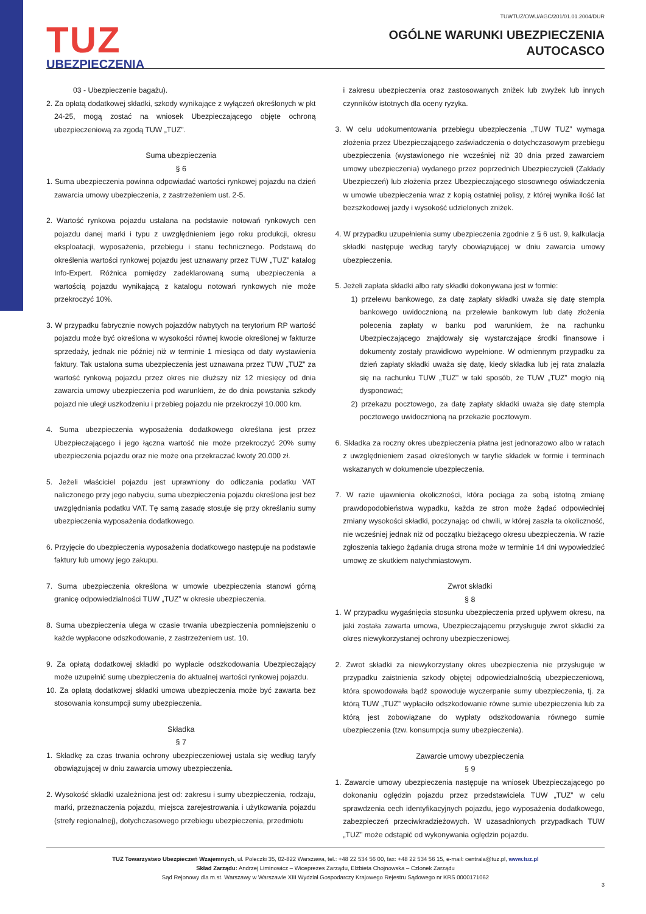TUZ
UBEZPIECZENIA
TUWTUZ/OWU/AGC/201/01.01.2004/DUR
OGÓLNE WARUNKI UBEZPIECZENIA
AUTOCASCO
03 - Ubezpieczenie bagażu).
2. Za opłatą dodatkowej składki, szkody wynikające z wyłączeń określonych w pkt 24-25, mogą zostać na wniosek Ubezpieczającego objęte ochroną ubezpieczeniową za zgodą TUW „TUZ”.
Suma ubezpieczenia
§ 6
1. Suma ubezpieczenia powinna odpowiadać wartości rynkowej pojazdu na dzień zawarcia umowy ubezpieczenia, z zastrzeżeniem ust. 2-5.
2. Wartość rynkowa pojazdu ustalana na podstawie notowań rynkowych cen pojazdu danej marki i typu z uwzględnieniem jego roku produkcji, okresu eksploatacji, wyposażenia, przebiegu i stanu technicznego. Podstawą do określenia wartości rynkowej pojazdu jest uznawany przez TUW „TUZ” katalog Info-Expert. Różnica pomiędzy zadeklarowaną sumą ubezpieczenia a wartością pojazdu wynikającą z katalogu notowań rynkowych nie może przekroczyć 10%.
3. W przypadku fabrycznie nowych pojazdów nabytych na terytorium RP wartość pojazdu może być określona w wysokości równej kwocie określonej w fakturze sprzedaży, jednak nie później niż w terminie 1 miesiąca od daty wystawienia faktury. Tak ustalona suma ubezpieczenia jest uznawana przez TUW „TUZ” za wartość rynkową pojazdu przez okres nie dłuższy niż 12 miesięcy od dnia zawarcia umowy ubezpieczenia pod warunkiem, że do dnia powstania szkody pojazd nie uległ uszkodzeniu i przebieg pojazdu nie przekroczył 10.000 km.
4. Suma ubezpieczenia wyposażenia dodatkowego określana jest przez Ubezpieczającego i jego łączna wartość nie może przekroczyć 20% sumy ubezpieczenia pojazdu oraz nie może ona przekraczać kwoty 20.000 zł.
5. Jeżeli właściciel pojazdu jest uprawniony do odliczania podatku VAT naliczonego przy jego nabyciu, suma ubezpieczenia pojazdu określona jest bez uwzględniania podatku VAT. Tę samą zasadę stosuje się przy określaniu sumy ubezpieczenia wyposażenia dodatkowego.
6. Przyjęcie do ubezpieczenia wyposażenia dodatkowego następuje na podstawie faktury lub umowy jego zakupu.
7. Suma ubezpieczenia określona w umowie ubezpieczenia stanowi górną granicę odpowiedzialności TUW „TUZ” w okresie ubezpieczenia.
8. Suma ubezpieczenia ulega w czasie trwania ubezpieczenia pomniejszeniu o każde wypłacone odszkodowanie, z zastrzeżeniem ust. 10.
9. Za opłatą dodatkowej składki po wypłacie odszkodowania Ubezpieczający może uzupełnić sumę ubezpieczenia do aktualnej wartości rynkowej pojazdu.
10. Za opłatą dodatkowej składki umowa ubezpieczenia może być zawarta bez stosowania konsumpcji sumy ubezpieczenia.
Składka
§ 7
1. Składkę za czas trwania ochrony ubezpieczeniowej ustala się według taryfy obowiązującej w dniu zawarcia umowy ubezpieczenia.
2. Wysokość składki uzależniona jest od: zakresu i sumy ubezpieczenia, rodzaju, marki, przeznaczenia pojazdu, miejsca zarejestrowania i użytkowania pojazdu (strefy regionalnej), dotychczasowego przebiegu ubezpieczenia, przedmiotu
i zakresu ubezpieczenia oraz zastosowanych zniżek lub zwyżek lub innych czynników istotnych dla oceny ryzyka.
3. W celu udokumentowania przebiegu ubezpieczenia „TUW TUZ” wymaga złożenia przez Ubezpieczającego zaświadczenia o dotychczasowym przebiegu ubezpieczenia (wystawionego nie wcześniej niż 30 dnia przed zawarciem umowy ubezpieczenia) wydanego przez poprzednich Ubezpieczycieli (Zakłady Ubezpieczeń) lub złożenia przez Ubezpieczającego stosownego oświadczenia w umowie ubezpieczenia wraz z kopią ostatniej polisy, z której wynika ilość lat bezszkodowej jazdy i wysokość udzielonych zniżek.
4. W przypadku uzupełnienia sumy ubezpieczenia zgodnie z § 6 ust. 9, kalkulacja składki następuje według taryfy obowiązującej w dniu zawarcia umowy ubezpieczenia.
5. Jeżeli zapłata składki albo raty składki dokonywana jest w formie:
1) przelewu bankowego, za datę zapłaty składki uważa się datę stempla bankowego uwidocznioną na przelewie bankowym lub datę złożenia polecenia zapłaty w banku pod warunkiem, że na rachunku Ubezpieczającego znajdowały się wystarczające środki finansowe i dokumenty zostały prawidłowo wypełnione. W odmiennym przypadku za dzień zapłaty składki uważa się datę, kiedy składka lub jej rata znalazła się na rachunku TUW „TUZ” w taki sposób, że TUW „TUZ” mogło nią dysponować;
2) przekazu pocztowego, za datę zapłaty składki uważa się datę stempla pocztowego uwidocznioną na przekazie pocztowym.
6. Składka za roczny okres ubezpieczenia płatna jest jednorazowo albo w ratach z uwzględnieniem zasad określonych w taryfie składek w formie i terminach wskazanych w dokumencie ubezpieczenia.
7. W razie ujawnienia okoliczności, która pociąga za sobą istotną zmianę prawdopodobieństwa wypadku, każda ze stron może żądać odpowiedniej zmiany wysokości składki, poczynając od chwili, w której zaszła ta okoliczność, nie wcześniej jednak niż od początku bieżącego okresu ubezpieczenia. W razie zgłoszenia takiego żądania druga strona może w terminie 14 dni wypowiedzieć umowę ze skutkiem natychmiastowym.
Zwrot składki
§ 8
1. W przypadku wygaśnięcia stosunku ubezpieczenia przed upływem okresu, na jaki została zawarta umowa, Ubezpieczającemu przysługuje zwrot składki za okres niewykorzystanej ochrony ubezpieczeniowej.
2. Zwrot składki za niewykorzystany okres ubezpieczenia nie przysługuje w przypadku zaistnienia szkody objętej odpowiedzialnością ubezpieczeniową, która spowodowała bądź spowoduje wyczerpanie sumy ubezpieczenia, tj. za którą TUW „TUZ” wypłaciło odszkodowanie równe sumie ubezpieczenia lub za którą jest zobowiązane do wypłaty odszkodowania równego sumie ubezpieczenia (tzw. konsumpcja sumy ubezpieczenia).
Zawarcie umowy ubezpieczenia
§ 9
1. Zawarcie umowy ubezpieczenia następuje na wniosek Ubezpieczającego po dokonaniu oględzin pojazdu przez przedstawiciela TUW „TUZ” w celu sprawdzenia cech identyfikacyjnych pojazdu, jego wyposażenia dodatkowego, zabezpieczeń przeciwkradzieżowych. W uzasadnionych przypadkach TUW „TUZ” może odstąpić od wykonywania oględzin pojazdu.
TUZ Towarzystwo Ubezpieczeń Wzajemnych, ul. Poleczki 35, 02-822 Warszawa, tel.: +48 22 534 56 00, fax: +48 22 534 56 15, e-mail: centrala@tuz.pl, www.tuz.pl
Skład Zarządu: Andrzej Liminowicz – Wiceprezes Zarządu, Elżbieta Chojnowska – Członek Zarządu
Sąd Rejonowy dla m.st. Warszawy w Warszawie XIII Wydział Gospodarczy Krajowego Rejestru Sądowego nr KRS 0000171062
3